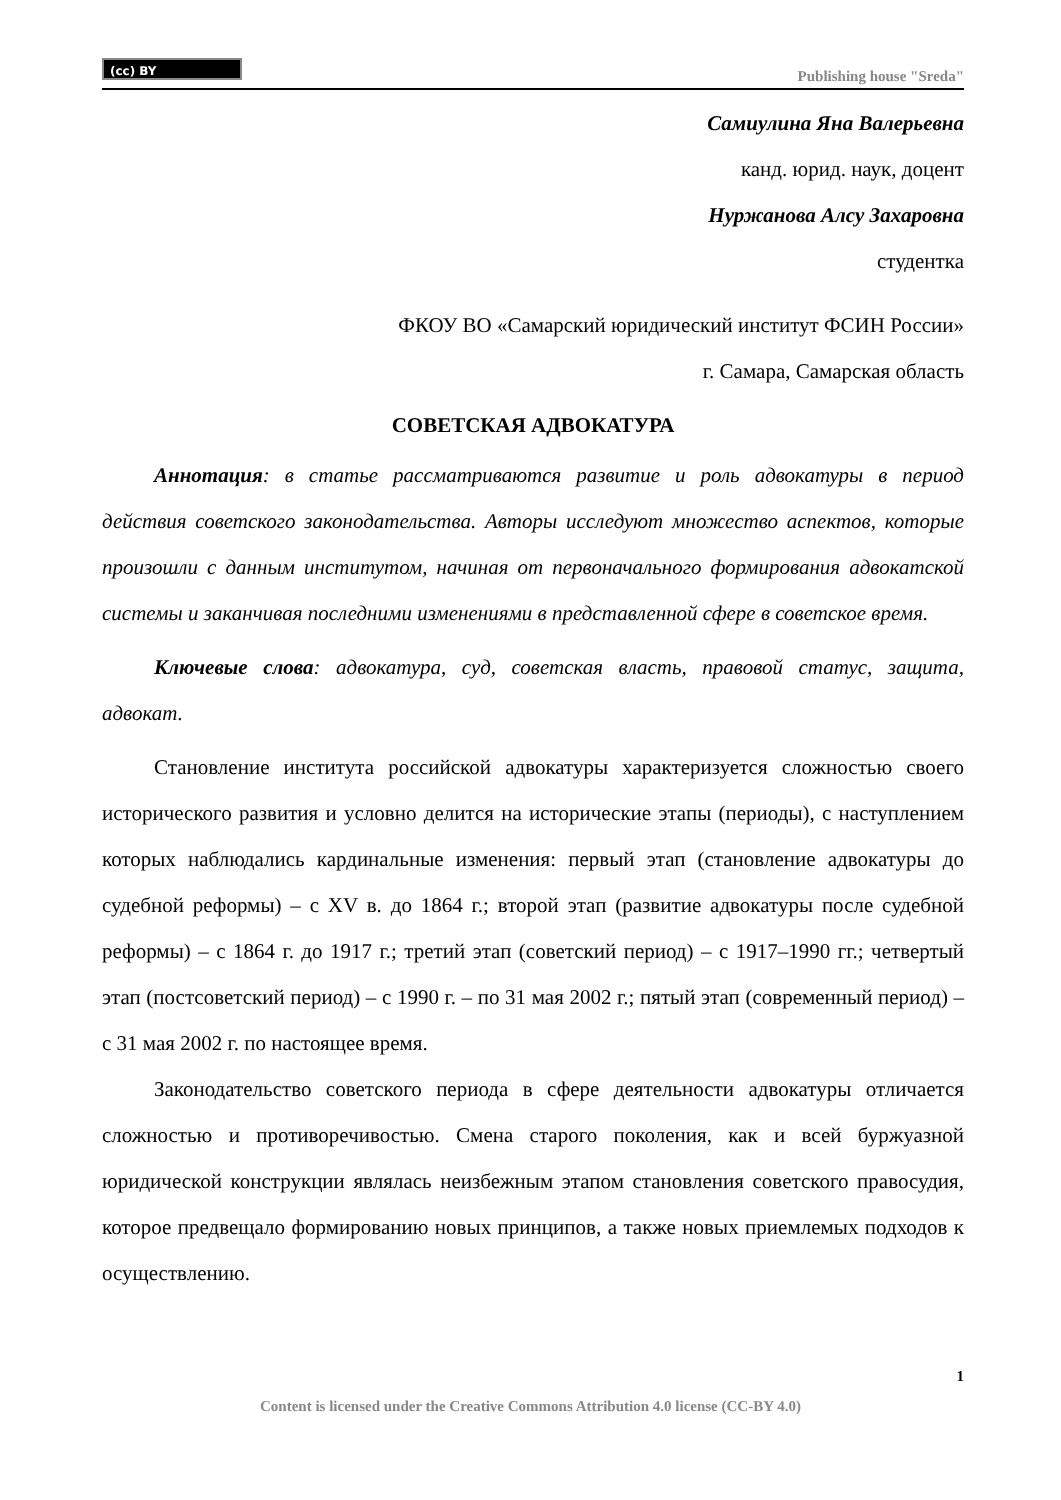(cc) BY
Publishing house "Sreda"
Самиулина Яна Валерьевна
канд. юрид. наук, доцент
Нуржанова Алсу Захаровна
студентка
ФКОУ ВО «Самарский юридический институт ФСИН России»
г. Самара, Самарская область
СОВЕТСКАЯ АДВОКАТУРА
Аннотация: в статье рассматриваются развитие и роль адвокатуры в период действия советского законодательства. Авторы исследуют множество аспектов, которые произошли с данным институтом, начиная от первоначального формирования адвокатской системы и заканчивая последними изменениями в представленной сфере в советское время.
Ключевые слова: адвокатура, суд, советская власть, правовой статус, защита, адвокат.
Становление института российской адвокатуры характеризуется сложностью своего исторического развития и условно делится на исторические этапы (периоды), с наступлением которых наблюдались кардинальные изменения: первый этап (становление адвокатуры до судебной реформы) – с XV в. до 1864 г.; второй этап (развитие адвокатуры после судебной реформы) – с 1864 г. до 1917 г.; третий этап (советский период) – с 1917–1990 гг.; четвертый этап (постсоветский период) – с 1990 г. – по 31 мая 2002 г.; пятый этап (современный период) – с 31 мая 2002 г. по настоящее время.
Законодательство советского периода в сфере деятельности адвокатуры отличается сложностью и противоречивостью. Смена старого поколения, как и всей буржуазной юридической конструкции являлась неизбежным этапом становления советского правосудия, которое предвещало формированию новых принципов, а также новых приемлемых подходов к осуществлению.
1
Content is licensed under the Creative Commons Attribution 4.0 license (CC-BY 4.0)